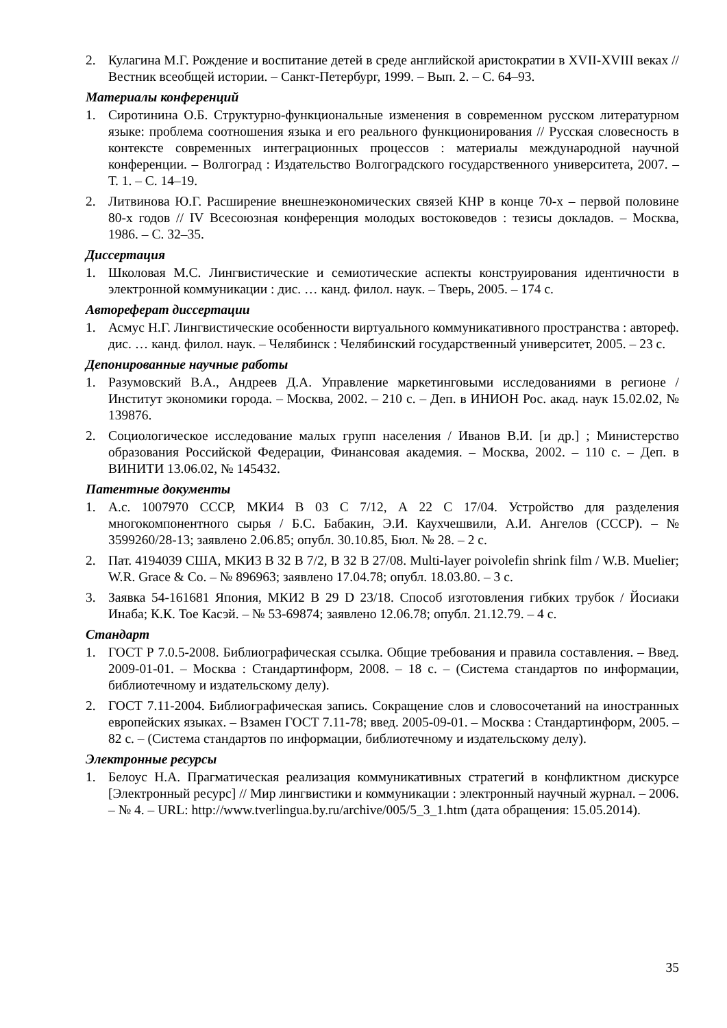2. Кулагина М.Г. Рождение и воспитание детей в среде английской аристократии в XVII-XVIII веках // Вестник всеобщей истории. – Санкт-Петербург, 1999. – Вып. 2. – С. 64–93.
Материалы конференций
1. Сиротинина О.Б. Структурно-функциональные изменения в современном русском литературном языке: проблема соотношения языка и его реального функционирования // Русская словесность в контексте современных интеграционных процессов : материалы международной научной конференции. – Волгоград : Издательство Волгоградского государственного университета, 2007. – Т. 1. – С. 14–19.
2. Литвинова Ю.Г. Расширение внешнеэкономических связей КНР в конце 70-х – первой половине 80-х годов // IV Всесоюзная конференция молодых востоковедов : тезисы докладов. – Москва, 1986. – С. 32–35.
Диссертация
1. Школовая М.С. Лингвистические и семиотические аспекты конструирования идентичности в электронной коммуникации : дис. … канд. филол. наук. – Тверь, 2005. – 174 с.
Автореферат диссертации
1. Асмус Н.Г. Лингвистические особенности виртуального коммуникативного пространства : автореф. дис. … канд. филол. наук. – Челябинск : Челябинский государственный университет, 2005. – 23 с.
Депонированные научные работы
1. Разумовский В.А., Андреев Д.А. Управление маркетинговыми исследованиями в регионе / Институт экономики города. – Москва, 2002. – 210 с. – Деп. в ИНИОН Рос. акад. наук 15.02.02, № 139876.
2. Социологическое исследование малых групп населения / Иванов В.И. [и др.] ; Министерство образования Российской Федерации, Финансовая академия. – Москва, 2002. – 110 с. – Деп. в ВИНИТИ 13.06.02, № 145432.
Патентные документы
1. А.с. 1007970 СССР, МКИ4 В 03 С 7/12, А 22 С 17/04. Устройство для разделения многокомпонентного сырья / Б.С. Бабакин, Э.И. Каухчешвили, А.И. Ангелов (СССР). – № 3599260/28-13; заявлено 2.06.85; опубл. 30.10.85, Бюл. № 28. – 2 с.
2. Пат. 4194039 США, МКИ3 В 32 В 7/2, В 32 В 27/08. Multi-layer poivolefin shrink film / W.B. Muelier; W.R. Grace & Co. – № 896963; заявлено 17.04.78; опубл. 18.03.80. – 3 с.
3. Заявка 54-161681 Япония, МКИ2 В 29 D 23/18. Способ изготовления гибких трубок / Йосиаки Инаба; К.К. Тое Касэй. – № 53-69874; заявлено 12.06.78; опубл. 21.12.79. – 4 с.
Стандарт
1. ГОСТ Р 7.0.5-2008. Библиографическая ссылка. Общие требования и правила составления. – Введ. 2009-01-01. – Москва : Стандартинформ, 2008. – 18 с. – (Система стандартов по информации, библиотечному и издательскому делу).
2. ГОСТ 7.11-2004. Библиографическая запись. Сокращение слов и словосочетаний на иностранных европейских языках. – Взамен ГОСТ 7.11-78; введ. 2005-09-01. – Москва : Стандартинформ, 2005. – 82 с. – (Система стандартов по информации, библиотечному и издательскому делу).
Электронные ресурсы
1. Белоус Н.А. Прагматическая реализация коммуникативных стратегий в конфликтном дискурсе [Электронный ресурс] // Мир лингвистики и коммуникации : электронный научный журнал. – 2006. – № 4. – URL: http://www.tverlingua.by.ru/archive/005/5_3_1.htm (дата обращения: 15.05.2014).
35